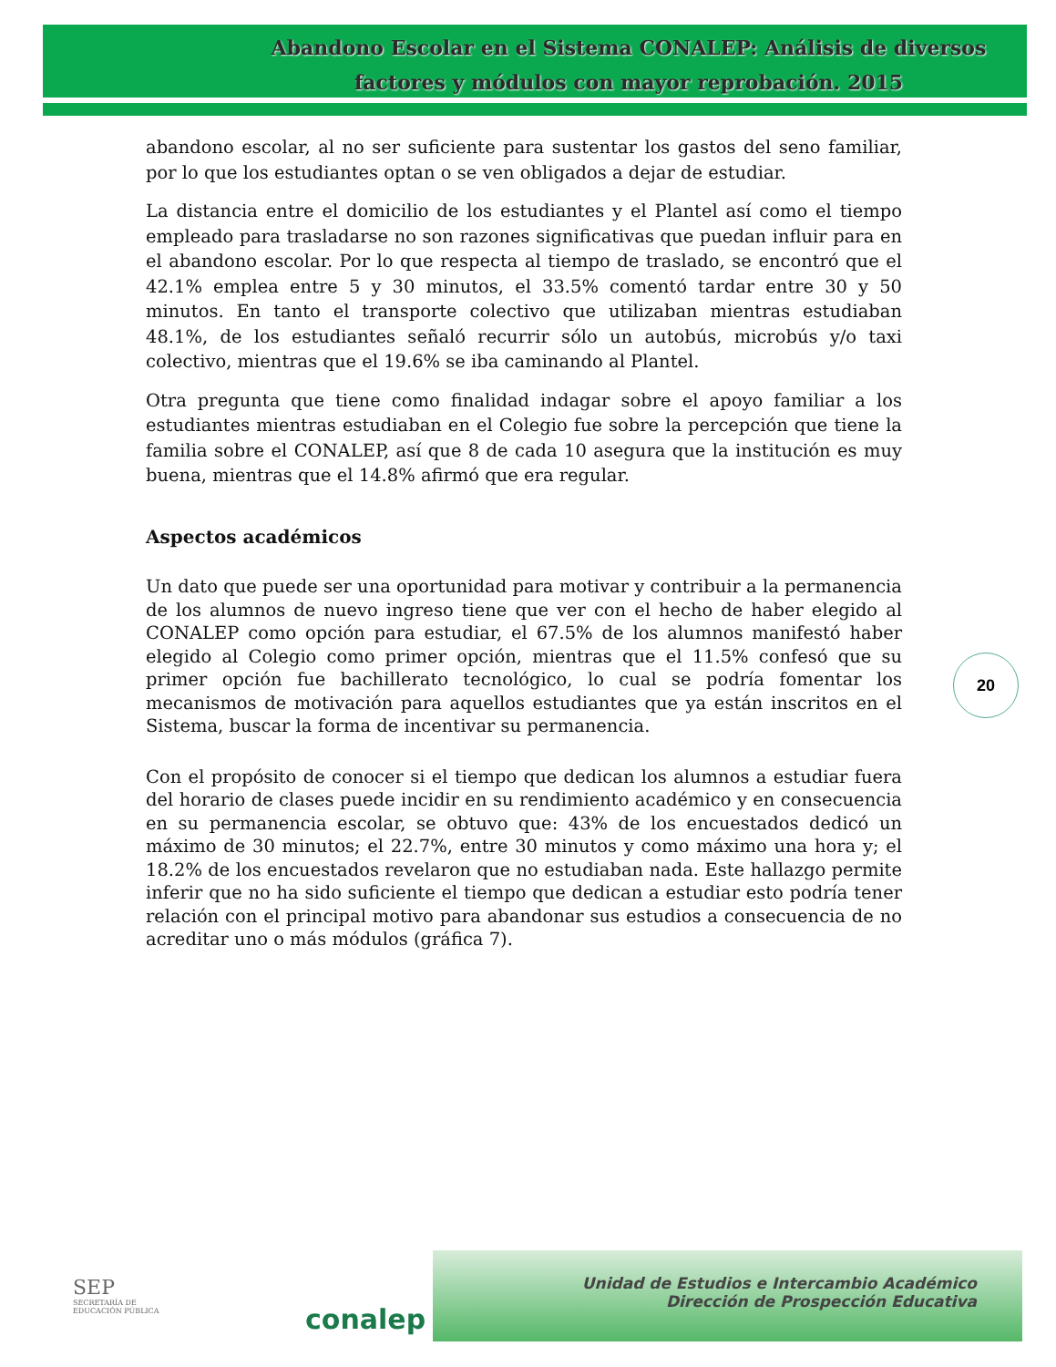Abandono Escolar en el Sistema CONALEP: Análisis de diversos factores y módulos con mayor reprobación. 2015
abandono escolar, al no ser suficiente para sustentar los gastos del seno familiar, por lo que los estudiantes optan o se ven obligados a dejar de estudiar.
La distancia entre el domicilio de los estudiantes y el Plantel así como el tiempo empleado para trasladarse no son razones significativas que puedan influir para en el abandono escolar. Por lo que respecta al tiempo de traslado, se encontró que el 42.1% emplea entre 5 y 30 minutos, el 33.5% comentó tardar entre 30 y 50 minutos. En tanto el transporte colectivo que utilizaban mientras estudiaban 48.1%, de los estudiantes señaló recurrir sólo un autobús, microbús y/o taxi colectivo, mientras que el 19.6% se iba caminando al Plantel.
Otra pregunta que tiene como finalidad indagar sobre el apoyo familiar a los estudiantes mientras estudiaban en el Colegio fue sobre la percepción que tiene la familia sobre el CONALEP, así que 8 de cada 10 asegura que la institución es muy buena, mientras que el 14.8% afirmó que era regular.
Aspectos académicos
Un dato que puede ser una oportunidad para motivar y contribuir a la permanencia de los alumnos de nuevo ingreso tiene que ver con el hecho de haber elegido al CONALEP como opción para estudiar, el 67.5% de los alumnos manifestó haber elegido al Colegio como primer opción, mientras que el 11.5% confesó que su primer opción fue bachillerato tecnológico, lo cual se podría fomentar los mecanismos de motivación para aquellos estudiantes que ya están inscritos en el Sistema, buscar la forma de incentivar su permanencia.
Con el propósito de conocer si el tiempo que dedican los alumnos a estudiar fuera del horario de clases puede incidir en su rendimiento académico y en consecuencia en su permanencia escolar, se obtuvo que: 43% de los encuestados dedicó un máximo de 30 minutos; el 22.7%, entre 30 minutos y como máximo una hora y; el 18.2% de los encuestados revelaron que no estudiaban nada. Este hallazgo permite inferir que no ha sido suficiente el tiempo que dedican a estudiar esto podría tener relación con el principal motivo para abandonar sus estudios a consecuencia de no acreditar uno o más módulos (gráfica 7).
20
SEP
SECRETARÍA DE
EDUCACIÓN PÚBLICA
conalep
Unidad de Estudios e Intercambio Académico
Dirección de Prospección Educativa